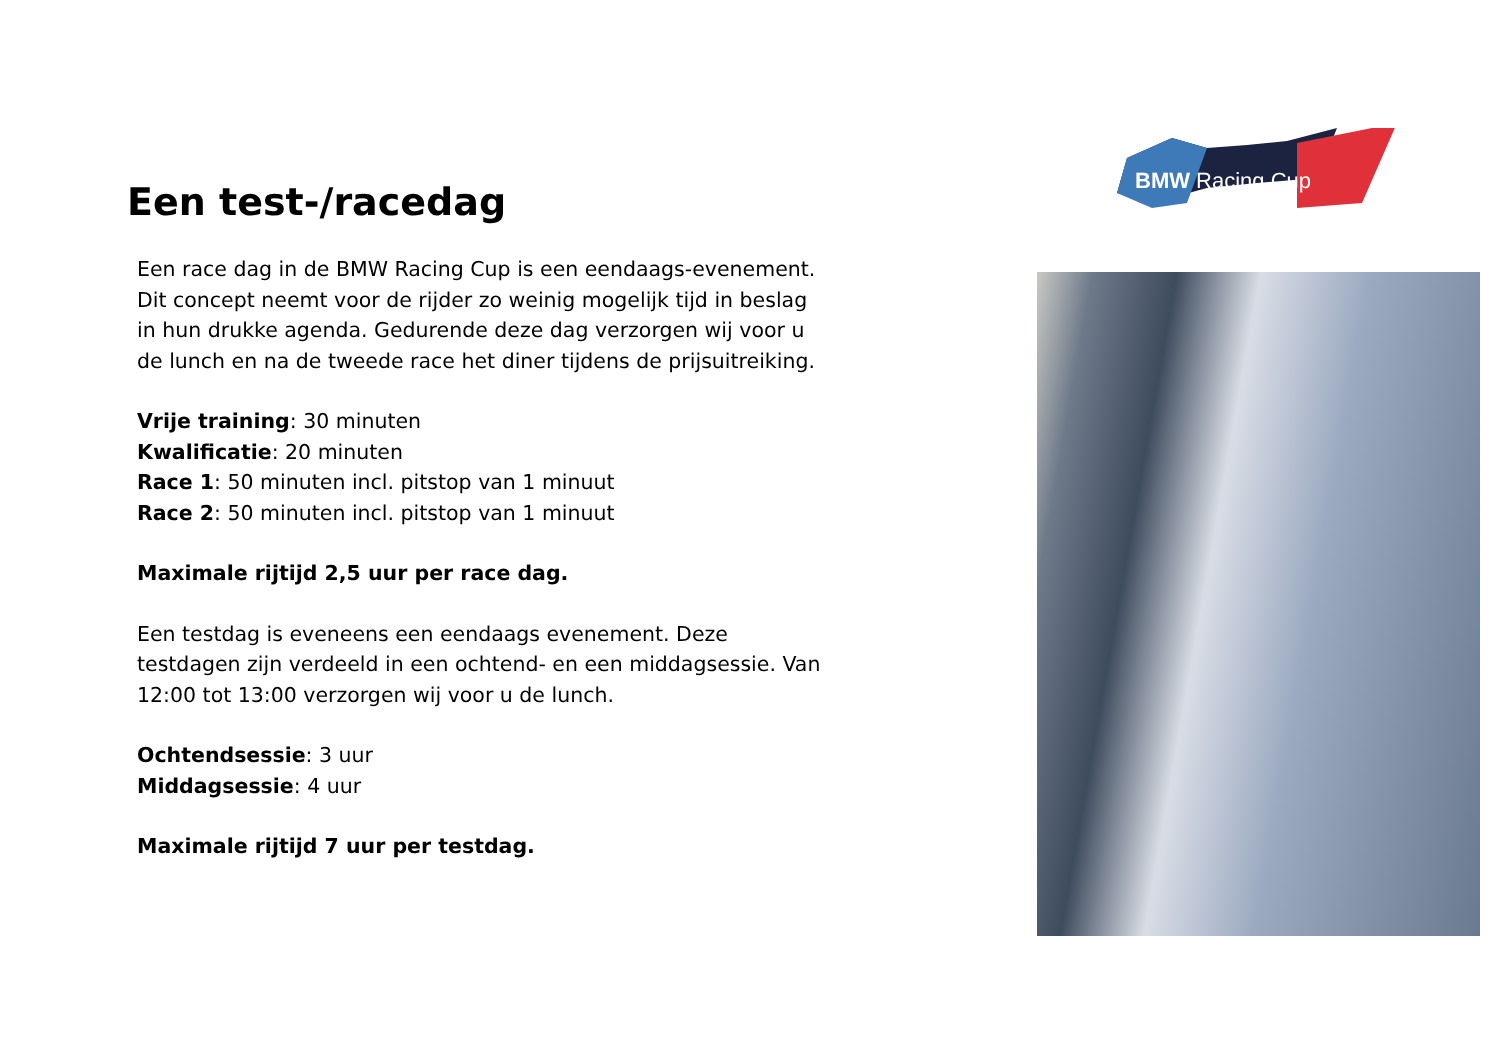Een test-/racedag
Een race dag in de BMW Racing Cup is een eendaags-evenement. Dit concept neemt voor de rijder zo weinig mogelijk tijd in beslag in hun drukke agenda. Gedurende deze dag verzorgen wij voor u de lunch en na de tweede race het diner tijdens de prijsuitreiking.
Vrije training: 30 minuten
Kwalificatie: 20 minuten
Race 1: 50 minuten incl. pitstop van 1 minuut
Race 2: 50 minuten incl. pitstop van 1 minuut
Maximale rijtijd 2,5 uur per race dag.
Een testdag is eveneens een eendaags evenement. Deze testdagen zijn verdeeld in een ochtend- en een middagsessie. Van 12:00 tot 13:00 verzorgen wij voor u de lunch.
Ochtendsessie: 3 uur
Middagsessie: 4 uur
Maximale rijtijd 7 uur per testdag.
BMW Racing Cup